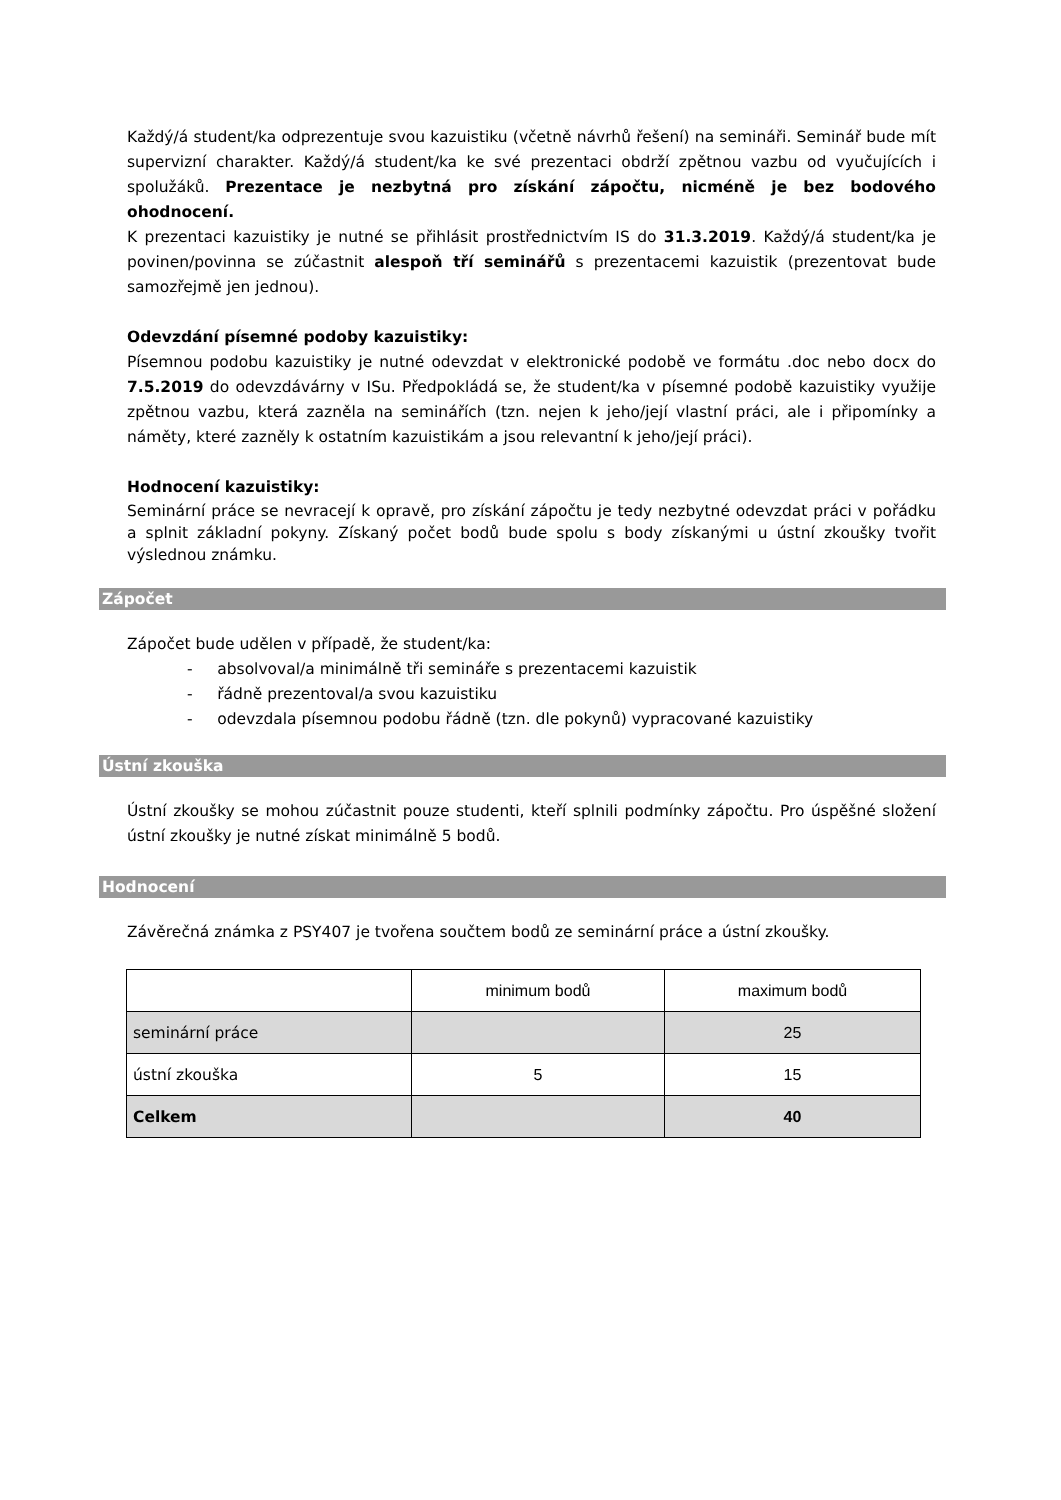Každý/á student/ka odprezentuje svou kazuistiku (včetně návrhů řešení) na semináři. Seminář bude mít supervizní charakter. Každý/á student/ka ke své prezentaci obdrží zpětnou vazbu od vyučujících i spolužáků. Prezentace je nezbytná pro získání zápočtu, nicméně je bez bodového ohodnocení.
K prezentaci kazuistiky je nutné se přihlásit prostřednictvím IS do 31.3.2019. Každý/á student/ka je povinen/povinna se zúčastnit alespoň tří seminářů s prezentacemi kazuistik (prezentovat bude samozřejmě jen jednou).
Odevzdání písemné podoby kazuistiky:
Písemnou podobu kazuistiky je nutné odevzdat v elektronické podobě ve formátu .doc nebo docx do 7.5.2019 do odevzdávárny v ISu. Předpokládá se, že student/ka v písemné podobě kazuistiky využije zpětnou vazbu, která zazněla na seminářích (tzn. nejen k jeho/její vlastní práci, ale i připomínky a náměty, které zazněly k ostatním kazuistikám a jsou relevantní k jeho/její práci).
Hodnocení kazuistiky:
Seminární práce se nevracejí k opravě, pro získání zápočtu je tedy nezbytné odevzdat práci v pořádku a splnit základní pokyny. Získaný počet bodů bude spolu s body získanými u ústní zkoušky tvořit výslednou známku.
Zápočet
Zápočet bude udělen v případě, že student/ka:
- absolvoval/a minimálně tři semináře s prezentacemi kazuistik
- řádně prezentoval/a svou kazuistiku
- odevzdala písemnou podobu řádně (tzn. dle pokynů) vypracované kazuistiky
Ústní zkouška
Ústní zkoušky se mohou zúčastnit pouze studenti, kteří splnili podmínky zápočtu. Pro úspěšné složení ústní zkoušky je nutné získat minimálně 5 bodů.
Hodnocení
Závěrečná známka z PSY407 je tvořena součtem bodů ze seminární práce a ústní zkoušky.
| | minimum bodů | maximum bodů |
| seminární práce | | 25 |
| ústní zkouška | 5 | 15 |
| Celkem | | 40 |